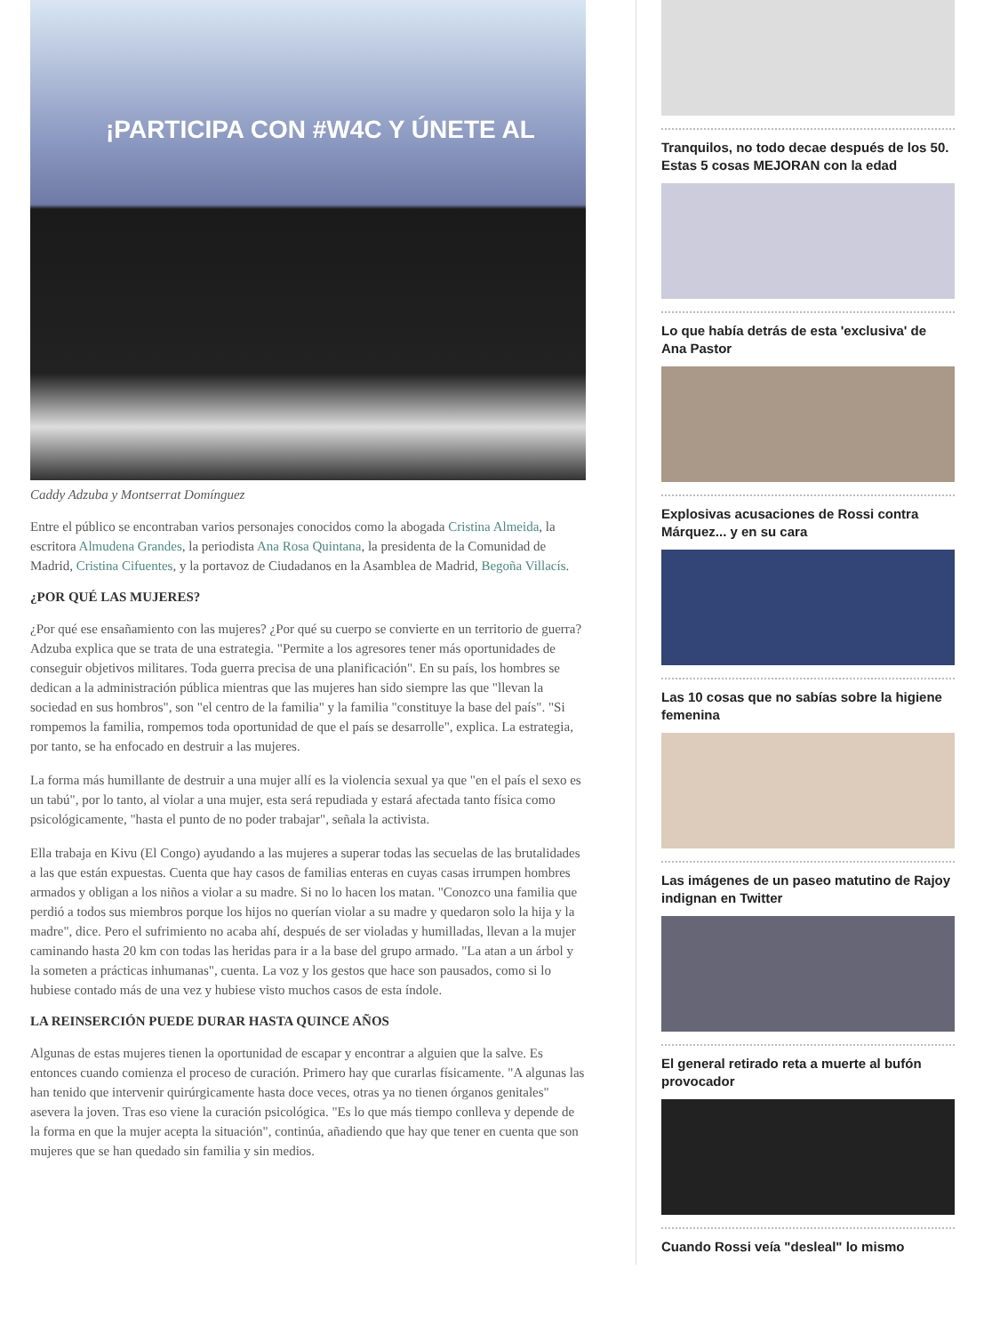¡PARTICIPA CON #W4C Y ÚNETE AL
Caddy Adzuba y Montserrat Domínguez
Entre el público se encontraban varios personajes conocidos como la abogada Cristina Almeida, la escritora Almudena Grandes, la periodista Ana Rosa Quintana, la presidenta de la Comunidad de Madrid, Cristina Cifuentes, y la portavoz de Ciudadanos en la Asamblea de Madrid, Begoña Villacís.
¿POR QUÉ LAS MUJERES?
¿Por qué ese ensañamiento con las mujeres? ¿Por qué su cuerpo se convierte en un territorio de guerra? Adzuba explica que se trata de una estrategia. "Permite a los agresores tener más oportunidades de conseguir objetivos militares. Toda guerra precisa de una planificación". En su país, los hombres se dedican a la administración pública mientras que las mujeres han sido siempre las que "llevan la sociedad en sus hombros", son "el centro de la familia" y la familia "constituye la base del país". "Si rompemos la familia, rompemos toda oportunidad de que el país se desarrolle", explica. La estrategia, por tanto, se ha enfocado en destruir a las mujeres.
La forma más humillante de destruir a una mujer allí es la violencia sexual ya que "en el país el sexo es un tabú", por lo tanto, al violar a una mujer, esta será repudiada y estará afectada tanto física como psicológicamente, "hasta el punto de no poder trabajar", señala la activista.
Ella trabaja en Kivu (El Congo) ayudando a las mujeres a superar todas las secuelas de las brutalidades a las que están expuestas. Cuenta que hay casos de familias enteras en cuyas casas irrumpen hombres armados y obligan a los niños a violar a su madre. Si no lo hacen los matan. "Conozco una familia que perdió a todos sus miembros porque los hijos no querían violar a su madre y quedaron solo la hija y la madre", dice. Pero el sufrimiento no acaba ahí, después de ser violadas y humilladas, llevan a la mujer caminando hasta 20 km con todas las heridas para ir a la base del grupo armado. "La atan a un árbol y la someten a prácticas inhumanas", cuenta. La voz y los gestos que hace son pausados, como si lo hubiese contado más de una vez y hubiese visto muchos casos de esta índole.
LA REINSERCIÓN PUEDE DURAR HASTA QUINCE AÑOS
Algunas de estas mujeres tienen la oportunidad de escapar y encontrar a alguien que la salve. Es entonces cuando comienza el proceso de curación. Primero hay que curarlas físicamente. "A algunas las han tenido que intervenir quirúrgicamente hasta doce veces, otras ya no tienen órganos genitales" asevera la joven. Tras eso viene la curación psicológica. "Es lo que más tiempo conlleva y depende de la forma en que la mujer acepta la situación", continúa, añadiendo que hay que tener en cuenta que son mujeres que se han quedado sin familia y sin medios.
Tranquilos, no todo decae después de los 50. Estas 5 cosas MEJORAN con la edad
Lo que había detrás de esta 'exclusiva' de Ana Pastor
Explosivas acusaciones de Rossi contra Márquez... y en su cara
Las 10 cosas que no sabías sobre la higiene femenina
Las imágenes de un paseo matutino de Rajoy indignan en Twitter
El general retirado reta a muerte al bufón provocador
Cuando Rossi veía "desleal" lo mismo